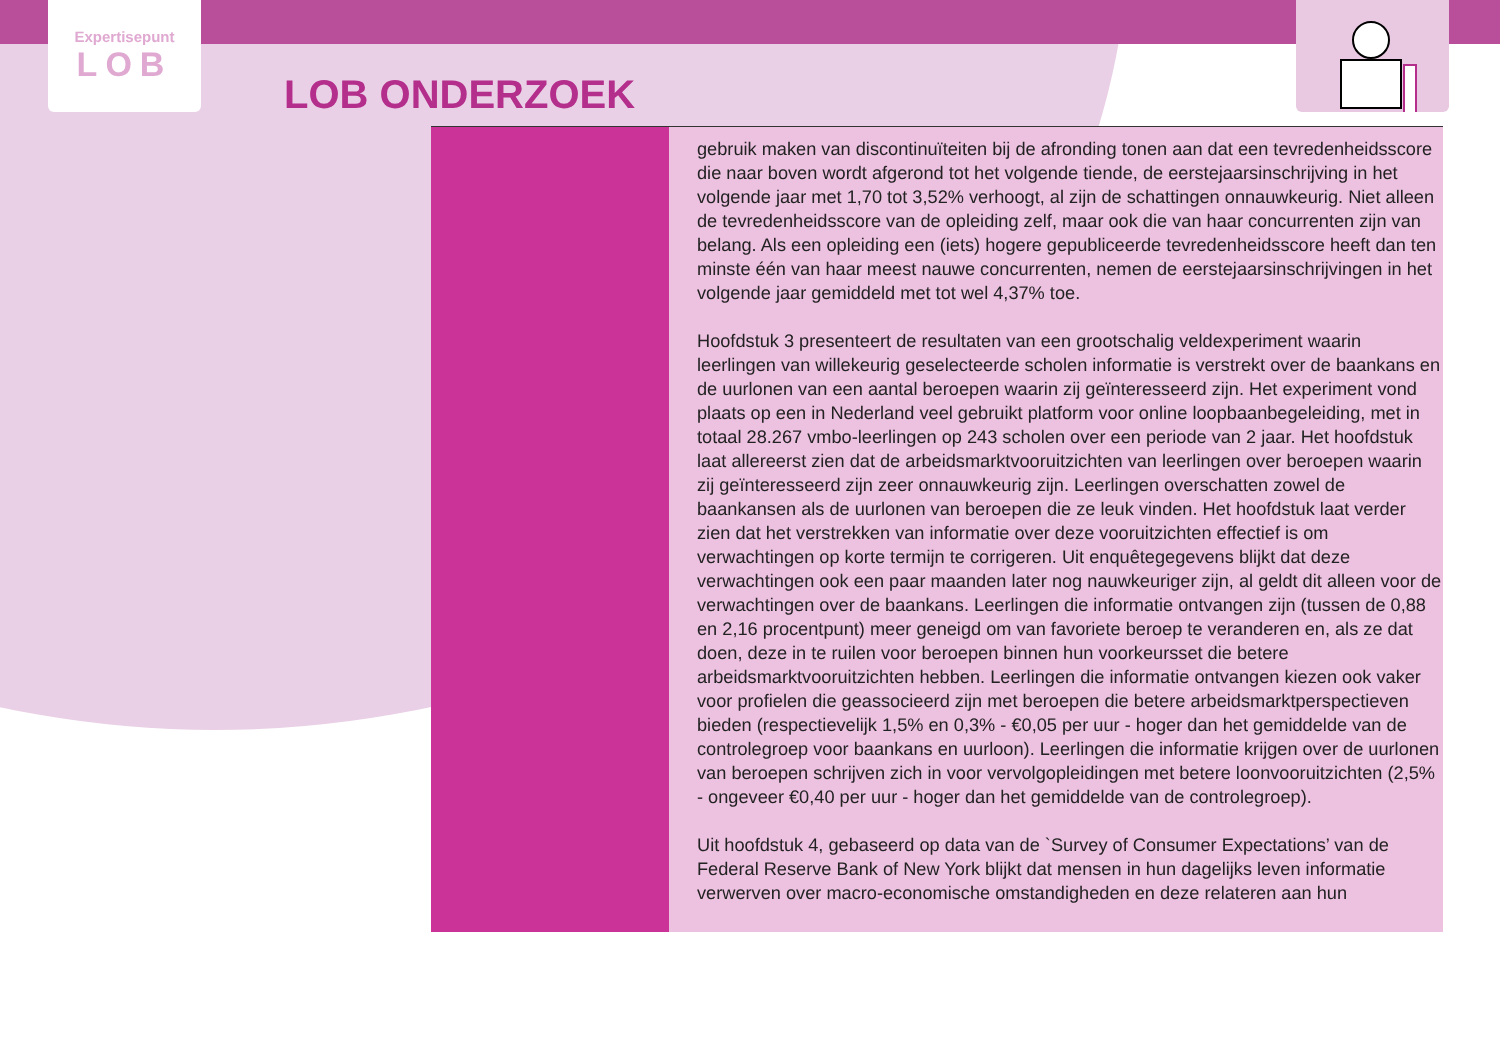Expertisepunt
LOB
LOB ONDERZOEK
gebruik maken van discontinuïteiten bij de afronding tonen aan dat een tevredenheidsscore die naar boven wordt afgerond tot het volgende tiende, de eerstejaarsinschrijving in het volgende jaar met 1,70 tot 3,52% verhoogt, al zijn de schattingen onnauwkeurig. Niet alleen de tevredenheidsscore van de opleiding zelf, maar ook die van haar concurrenten zijn van belang. Als een opleiding een (iets) hogere gepubliceerde tevredenheidsscore heeft dan ten minste één van haar meest nauwe concurrenten, nemen de eerstejaarsinschrijvingen in het volgende jaar gemiddeld met tot wel 4,37% toe.
Hoofdstuk 3 presenteert de resultaten van een grootschalig veldexperiment waarin leerlingen van willekeurig geselecteerde scholen informatie is verstrekt over de baankans en de uurlonen van een aantal beroepen waarin zij geïnteresseerd zijn. Het experiment vond plaats op een in Nederland veel gebruikt platform voor online loopbaanbegeleiding, met in totaal 28.267 vmbo-leerlingen op 243 scholen over een periode van 2 jaar. Het hoofdstuk laat allereerst zien dat de arbeidsmarktvooruitzichten van leerlingen over beroepen waarin zij geïnteresseerd zijn zeer onnauwkeurig zijn. Leerlingen overschatten zowel de baankansen als de uurlonen van beroepen die ze leuk vinden. Het hoofdstuk laat verder zien dat het verstrekken van informatie over deze vooruitzichten effectief is om verwachtingen op korte termijn te corrigeren. Uit enquêtegegevens blijkt dat deze verwachtingen ook een paar maanden later nog nauwkeuriger zijn, al geldt dit alleen voor de verwachtingen over de baankans. Leerlingen die informatie ontvangen zijn (tussen de 0,88 en 2,16 procentpunt) meer geneigd om van favoriete beroep te veranderen en, als ze dat doen, deze in te ruilen voor beroepen binnen hun voorkeursset die betere arbeidsmarktvooruitzichten hebben. Leerlingen die informatie ontvangen kiezen ook vaker voor profielen die geassocieerd zijn met beroepen die betere arbeidsmarktperspectieven bieden (respectievelijk 1,5% en 0,3% - €0,05 per uur - hoger dan het gemiddelde van de controlegroep voor baankans en uurloon). Leerlingen die informatie krijgen over de uurlonen van beroepen schrijven zich in voor vervolgopleidingen met betere loonvooruitzichten (2,5% - ongeveer €0,40 per uur - hoger dan het gemiddelde van de controlegroep).
Uit hoofdstuk 4, gebaseerd op data van de `Survey of Consumer Expectations’ van de Federal Reserve Bank of New York blijkt dat mensen in hun dagelijks leven informatie verwerven over macro-economische omstandigheden en deze relateren aan hun